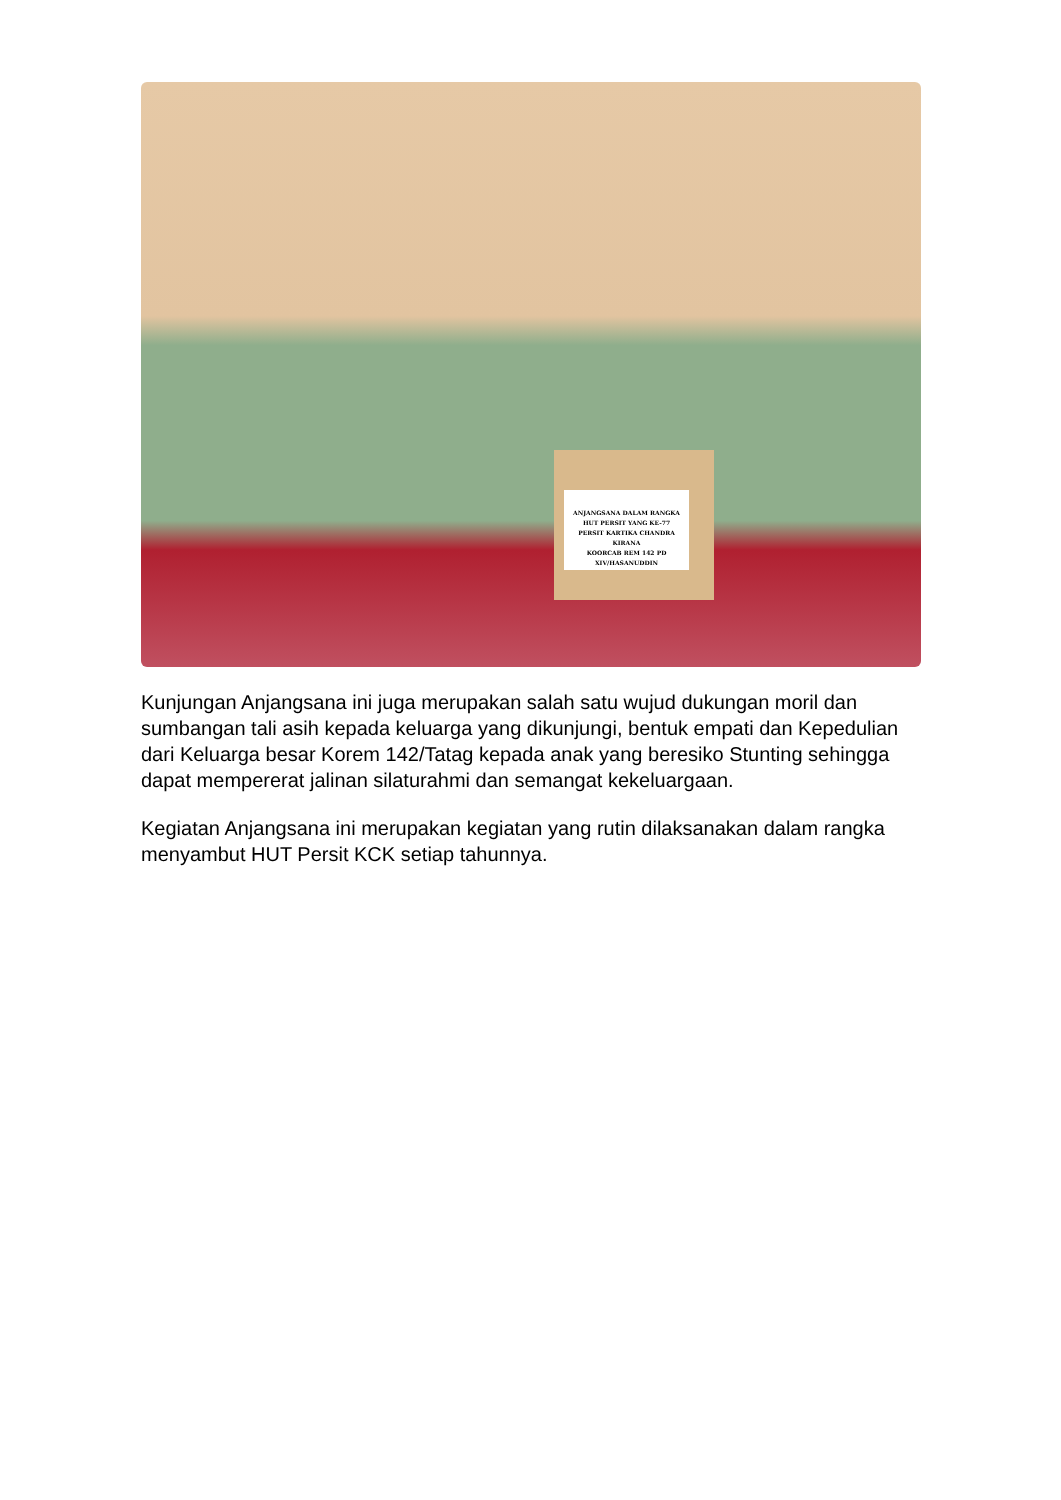ANJANGSANA DALAM RANGKA
HUT PERSIT YANG KE-77
PERSIT KARTIKA CHANDRA KIRANA
KOORCAB REM 142 PD XIV/HASANUDDIN
Kunjungan Anjangsana ini juga merupakan salah satu wujud dukungan moril dan sumbangan tali asih kepada keluarga yang dikunjungi, bentuk empati dan Kepedulian dari Keluarga besar Korem 142/Tatag kepada anak yang beresiko Stunting sehingga dapat mempererat jalinan silaturahmi dan semangat kekeluargaan.
Kegiatan Anjangsana ini merupakan kegiatan yang rutin dilaksanakan dalam rangka menyambut HUT Persit KCK setiap tahunnya.